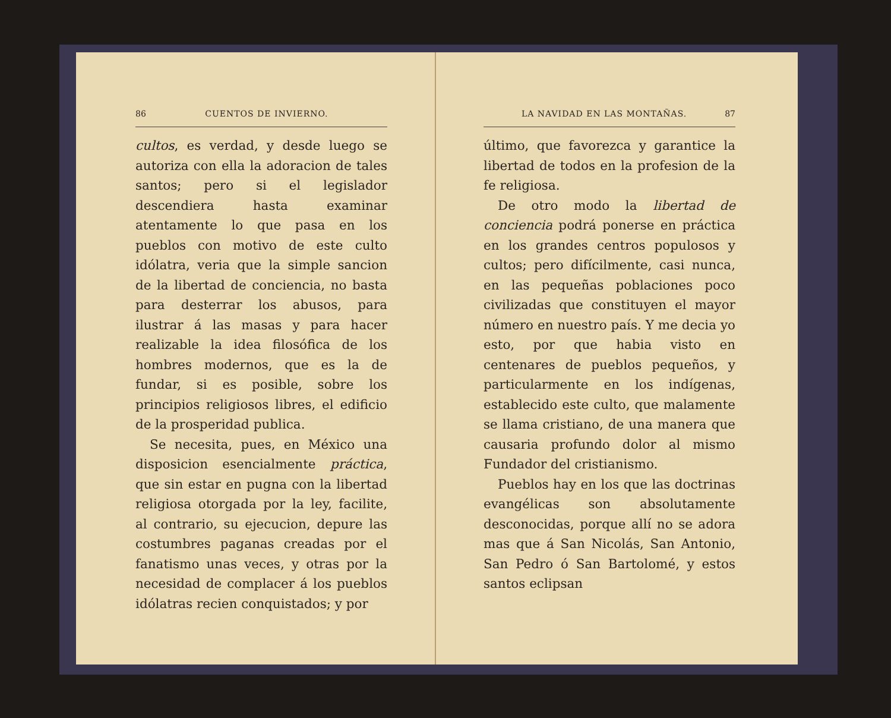86 CUENTOS DE INVIERNO.
cultos, es verdad, y desde luego se autoriza con ella la adoracion de tales santos; pero si el legislador descendiera hasta examinar atentamente lo que pasa en los pueblos con motivo de este culto idólatra, veria que la simple sancion de la libertad de conciencia, no basta para desterrar los abusos, para ilustrar á las masas y para hacer realizable la idea filosófica de los hombres modernos, que es la de fundar, si es posible, sobre los principios religiosos libres, el edificio de la prosperidad publica.
Se necesita, pues, en México una disposicion esencialmente práctica, que sin estar en pugna con la libertad religiosa otorgada por la ley, facilite, al contrario, su ejecucion, depure las costumbres paganas creadas por el fanatismo unas veces, y otras por la necesidad de complacer á los pueblos idólatras recien conquistados; y por
LA NAVIDAD EN LAS MONTAÑAS. 87
último, que favorezca y garantice la libertad de todos en la profesion de la fe religiosa.
De otro modo la libertad de conciencia podrá ponerse en práctica en los grandes centros populosos y cultos; pero difícilmente, casi nunca, en las pequeñas poblaciones poco civilizadas que constituyen el mayor número en nuestro país. Y me decia yo esto, por que habia visto en centenares de pueblos pequeños, y particularmente en los indígenas, establecido este culto, que malamente se llama cristiano, de una manera que causaria profundo dolor al mismo Fundador del cristianismo.
Pueblos hay en los que las doctrinas evangélicas son absolutamente desconocidas, porque allí no se adora mas que á San Nicolás, San Antonio, San Pedro ó San Bartolomé, y estos santos eclipsan